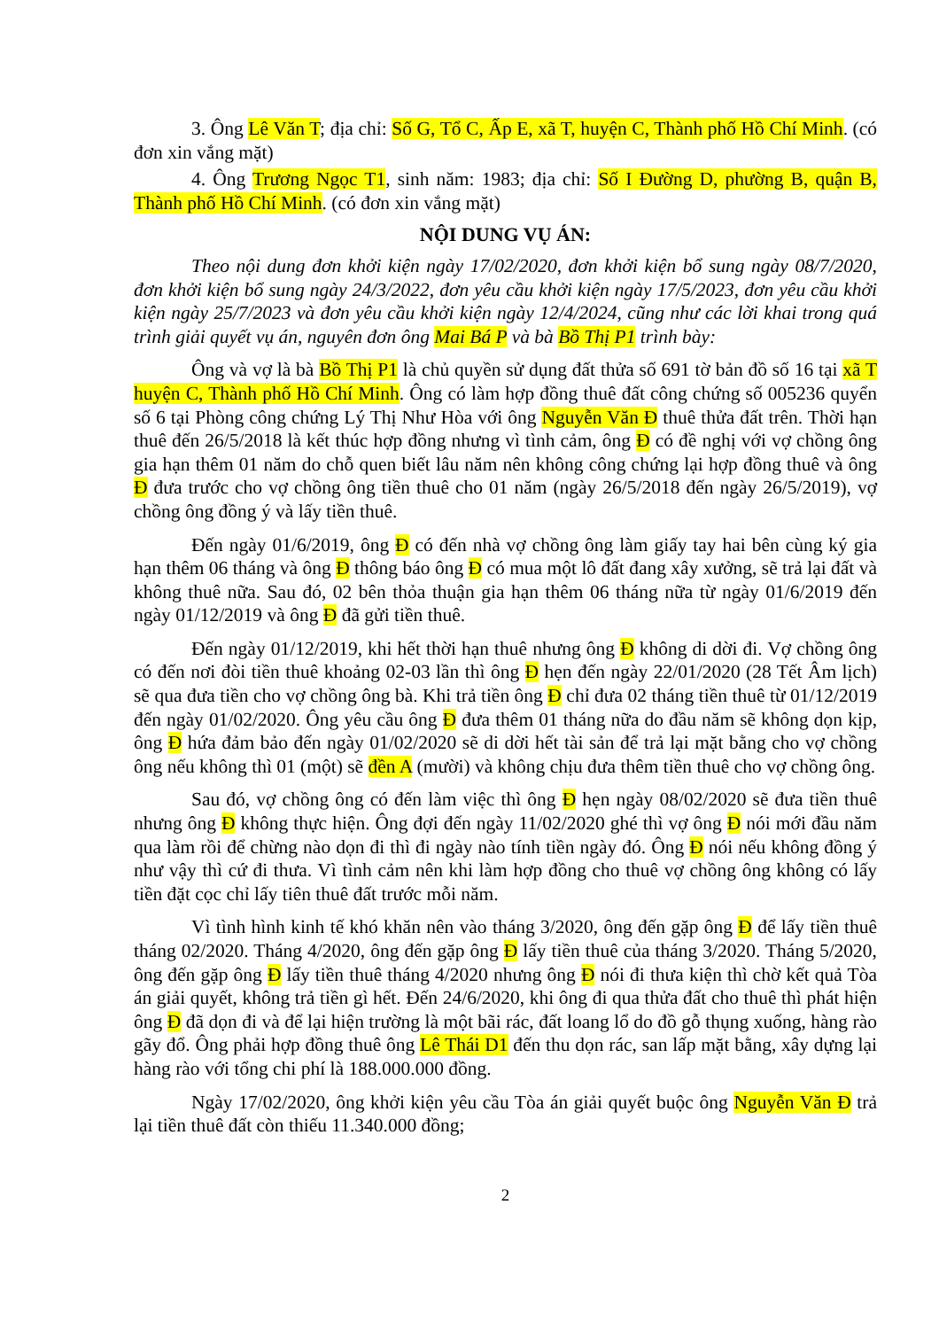3. Ông Lê Văn T; địa chỉ: Số G, Tổ C, Ấp E, xã T, huyện C, Thành phố Hồ Chí Minh. (có đơn xin vắng mặt)
4. Ông Trương Ngọc T1, sinh năm: 1983; địa chỉ: Số I Đường D, phường B, quận B, Thành phố Hồ Chí Minh. (có đơn xin vắng mặt)
NỘI DUNG VỤ ÁN:
Theo nội dung đơn khởi kiện ngày 17/02/2020, đơn khởi kiện bổ sung ngày 08/7/2020, đơn khởi kiện bổ sung ngày 24/3/2022, đơn yêu cầu khởi kiện ngày 17/5/2023, đơn yêu cầu khởi kiện ngày 25/7/2023 và đơn yêu cầu khởi kiện ngày 12/4/2024, cũng như các lời khai trong quá trình giải quyết vụ án, nguyên đơn ông Mai Bá P và bà Bồ Thị P1 trình bày:
Ông và vợ là bà Bồ Thị P1 là chủ quyền sử dụng đất thửa số 691 tờ bản đồ số 16 tại xã T huyện C, Thành phố Hồ Chí Minh. Ông có làm hợp đồng thuê đất công chứng số 005236 quyển số 6 tại Phòng công chứng Lý Thị Như Hòa với ông Nguyễn Văn Đ thuê thửa đất trên. Thời hạn thuê đến 26/5/2018 là kết thúc hợp đồng nhưng vì tình cảm, ông Đ có đề nghị với vợ chồng ông gia hạn thêm 01 năm do chỗ quen biết lâu năm nên không công chứng lại hợp đồng thuê và ông Đ đưa trước cho vợ chồng ông tiền thuê cho 01 năm (ngày 26/5/2018 đến ngày 26/5/2019), vợ chồng ông đồng ý và lấy tiền thuê.
Đến ngày 01/6/2019, ông Đ có đến nhà vợ chồng ông làm giấy tay hai bên cùng ký gia hạn thêm 06 tháng và ông Đ thông báo ông Đ có mua một lô đất đang xây xưởng, sẽ trả lại đất và không thuê nữa. Sau đó, 02 bên thỏa thuận gia hạn thêm 06 tháng nữa từ ngày 01/6/2019 đến ngày 01/12/2019 và ông Đ đã gửi tiền thuê.
Đến ngày 01/12/2019, khi hết thời hạn thuê nhưng ông Đ không di dời đi. Vợ chồng ông có đến nơi đòi tiền thuê khoảng 02-03 lần thì ông Đ hẹn đến ngày 22/01/2020 (28 Tết Âm lịch) sẽ qua đưa tiền cho vợ chồng ông bà. Khi trả tiền ông Đ chỉ đưa 02 tháng tiền thuê từ 01/12/2019 đến ngày 01/02/2020. Ông yêu cầu ông Đ đưa thêm 01 tháng nữa do đầu năm sẽ không dọn kịp, ông Đ hứa đảm bảo đến ngày 01/02/2020 sẽ di dời hết tài sản để trả lại mặt bằng cho vợ chồng ông nếu không thì 01 (một) sẽ đền A (mười) và không chịu đưa thêm tiền thuê cho vợ chồng ông.
Sau đó, vợ chồng ông có đến làm việc thì ông Đ hẹn ngày 08/02/2020 sẽ đưa tiền thuê nhưng ông Đ không thực hiện. Ông đợi đến ngày 11/02/2020 ghé thì vợ ông Đ nói mới đầu năm qua làm rồi để chừng nào dọn đi thì đi ngày nào tính tiền ngày đó. Ông Đ nói nếu không đồng ý như vậy thì cứ đi thưa. Vì tình cảm nên khi làm hợp đồng cho thuê vợ chồng ông không có lấy tiền đặt cọc chỉ lấy tiên thuê đất trước mỗi năm.
Vì tình hình kinh tế khó khăn nên vào tháng 3/2020, ông đến gặp ông Đ để lấy tiền thuê tháng 02/2020. Tháng 4/2020, ông đến gặp ông Đ lấy tiền thuê của tháng 3/2020. Tháng 5/2020, ông đến gặp ông Đ lấy tiền thuê tháng 4/2020 nhưng ông Đ nói đi thưa kiện thì chờ kết quả Tòa án giải quyết, không trả tiền gì hết. Đến 24/6/2020, khi ông đi qua thửa đất cho thuê thì phát hiện ông Đ đã dọn đi và để lại hiện trường là một bãi rác, đất loang lổ do đồ gỗ thụng xuống, hàng rào gãy đổ. Ông phải hợp đồng thuê ông Lê Thái D1 đến thu dọn rác, san lấp mặt bằng, xây dựng lại hàng rào với tổng chi phí là 188.000.000 đồng.
Ngày 17/02/2020, ông khởi kiện yêu cầu Tòa án giải quyết buộc ông Nguyễn Văn Đ trả lại tiền thuê đất còn thiếu 11.340.000 đồng;
2